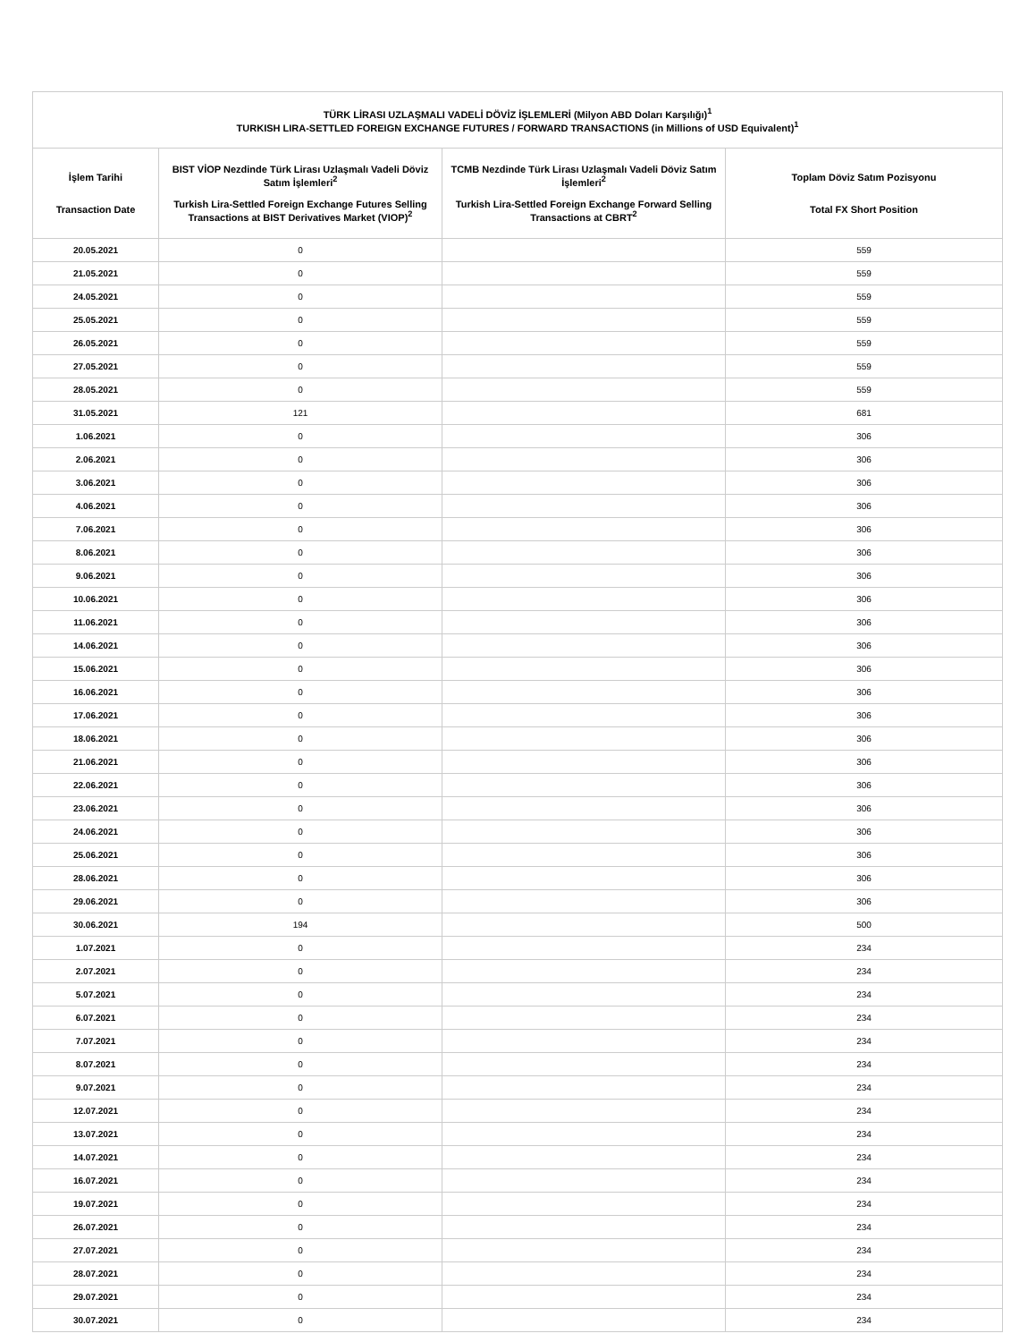| TÜRK LİRASI UZLAŞMALI VADELİ DÖVİZ İŞLEMLERİ (Milyon ABD Doları Karşılığı)<sup>1</sup> TURKISH LIRA-SETTLED FOREIGN EXCHANGE FUTURES / FORWARD TRANSACTIONS (in Millions of USD Equivalent)<sup>1</sup> | | | |
| --- | --- | --- | --- |
| İşlem Tarihi Transaction Date | BIST VİOP Nezdinde Türk Lirası Uzlaşmalı Vadeli Döviz Satım İşlemleri<sup>2</sup> Turkish Lira-Settled Foreign Exchange Futures Selling Transactions at BIST Derivatives Market (VIOP)<sup>2</sup> | TCMB Nezdinde Türk Lirası Uzlaşmalı Vadeli Döviz Satım İşlemleri<sup>2</sup> Turkish Lira-Settled Foreign Exchange Forward Selling Transactions at CBRT<sup>2</sup> | Toplam Döviz Satım Pozisyonu Total FX Short Position |
| 20.05.2021 | 0 | | 559 |
| 21.05.2021 | 0 | | 559 |
| 24.05.2021 | 0 | | 559 |
| 25.05.2021 | 0 | | 559 |
| 26.05.2021 | 0 | | 559 |
| 27.05.2021 | 0 | | 559 |
| 28.05.2021 | 0 | | 559 |
| 31.05.2021 | 121 | | 681 |
| 1.06.2021 | 0 | | 306 |
| 2.06.2021 | 0 | | 306 |
| 3.06.2021 | 0 | | 306 |
| 4.06.2021 | 0 | | 306 |
| 7.06.2021 | 0 | | 306 |
| 8.06.2021 | 0 | | 306 |
| 9.06.2021 | 0 | | 306 |
| 10.06.2021 | 0 | | 306 |
| 11.06.2021 | 0 | | 306 |
| 14.06.2021 | 0 | | 306 |
| 15.06.2021 | 0 | | 306 |
| 16.06.2021 | 0 | | 306 |
| 17.06.2021 | 0 | | 306 |
| 18.06.2021 | 0 | | 306 |
| 21.06.2021 | 0 | | 306 |
| 22.06.2021 | 0 | | 306 |
| 23.06.2021 | 0 | | 306 |
| 24.06.2021 | 0 | | 306 |
| 25.06.2021 | 0 | | 306 |
| 28.06.2021 | 0 | | 306 |
| 29.06.2021 | 0 | | 306 |
| 30.06.2021 | 194 | | 500 |
| 1.07.2021 | 0 | | 234 |
| 2.07.2021 | 0 | | 234 |
| 5.07.2021 | 0 | | 234 |
| 6.07.2021 | 0 | | 234 |
| 7.07.2021 | 0 | | 234 |
| 8.07.2021 | 0 | | 234 |
| 9.07.2021 | 0 | | 234 |
| 12.07.2021 | 0 | | 234 |
| 13.07.2021 | 0 | | 234 |
| 14.07.2021 | 0 | | 234 |
| 16.07.2021 | 0 | | 234 |
| 19.07.2021 | 0 | | 234 |
| 26.07.2021 | 0 | | 234 |
| 27.07.2021 | 0 | | 234 |
| 28.07.2021 | 0 | | 234 |
| 29.07.2021 | 0 | | 234 |
| 30.07.2021 | 0 | | 234 |